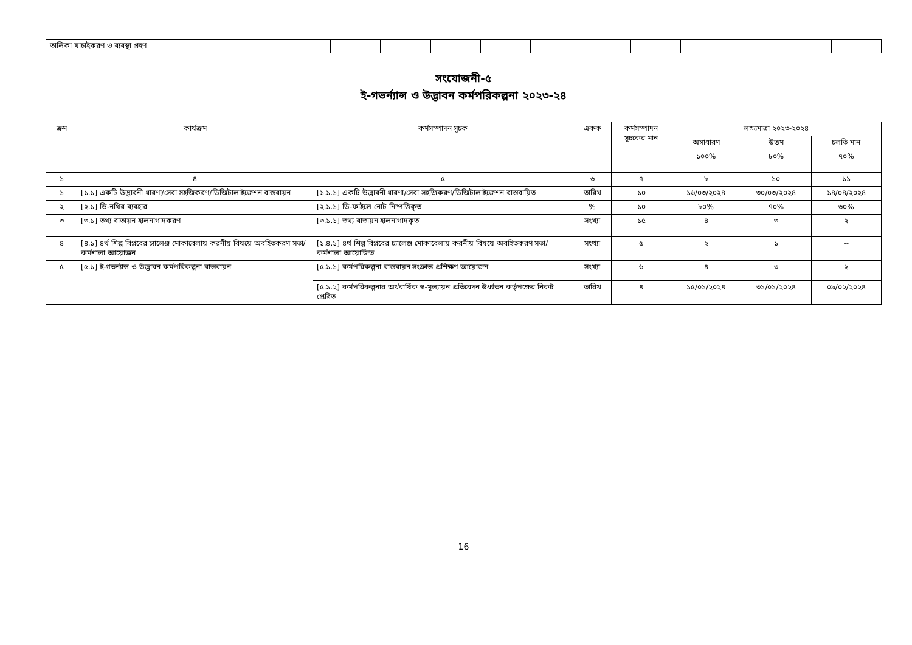| তালিকা যাচাইকরণ ও ব্যবস্থা গ্রহণ | | | | | | | | | | | | | |
সংযোজনী-৫
ই-গভর্ন্যান্স ও উদ্ভাবন কর্মপরিকল্পনা ২০২৩-২৪
| ক্রম | কার্যক্রম | কর্মসম্পাদন সূচক | একক | কর্মসম্পাদন সূচকের মান | লক্ষ্যমাত্রা ২০২৩-২০২৪ | | |
| --- | --- | --- | --- | --- | --- | --- | --- |
| | | | | | অসাধারণ | উত্তম | চলতি মান |
| | | | | | ১০০% | ৮০% | ৭০% |
| ১ | ৪ | ৫ | ৬ | ৭ | ৮ | ১০ | ১১ |
| ১ | [১.১] একটি উদ্ভাবনী ধারণা/সেবা সহজিকরণ/ডিজিটালাইজেশন বাস্তবায়ন | [১.১.১] একটি উদ্ভাবনী ধারণা/সেবা সহজিকরণ/ডিজিটালাইজেশন বাস্তবায়িত | তারিখ | ১০ | ১৬/০৩/২০২৪ | ৩০/০৩/২০২৪ | ১৪/০৪/২০২৪ |
| ২ | [২.১] ডি-নথির ব্যবহার | [২.১.১] ডি-ফাইলে নোট নিষ্পত্তিকৃত | % | ১০ | ৮০% | ৭০% | ৬০% |
| ৩ | [৩.১] তথ্য বাতায়ন হালনাগাদকরণ | [৩.১.১] তথ্য বাতায়ন হালনাগাদকৃত | সংখ্যা | ১৫ | ৪ | ৩ | ২ |
| ৪ | [৪.১] ৪র্থ শিল্প বিপ্লবের চ্যালেঞ্জ মোকাবেলায় করনীয় বিষয়ে অবহিতকরণ সভা/কর্মশালা আয়োজন | [১.৪.১] ৪র্থ শিল্প বিপ্লবের চ্যালেঞ্জ মোকাবেলায় করনীয় বিষয়ে অবহিতকরণ সভা/কর্মশালা আয়োজিত | সংখ্যা | ৫ | ২ | ১ | -- |
| ৫ | [৫.১] ই-গভর্ন্যান্স ও উদ্ভাবন কর্মপরিকল্পনা বাস্তবায়ন | [৫.১.১] কর্মপরিকল্পনা বাস্তবায়ন সংক্রান্ত প্রশিক্ষণ আয়োজন | সংখ্যা | ৬ | ৪ | ৩ | ২ |
| | | [৫.১.২] কর্মপরিকল্পনার অর্ধবার্ষিক স্ব-মূল্যায়ন প্রতিবেদন উর্ধ্বতন কর্তৃপক্ষের নিকট প্রেরিত | তারিখ | ৪ | ১৫/০১/২০২৪ | ৩১/০১/২০২৪ | ০৯/০২/২০২৪ |
16